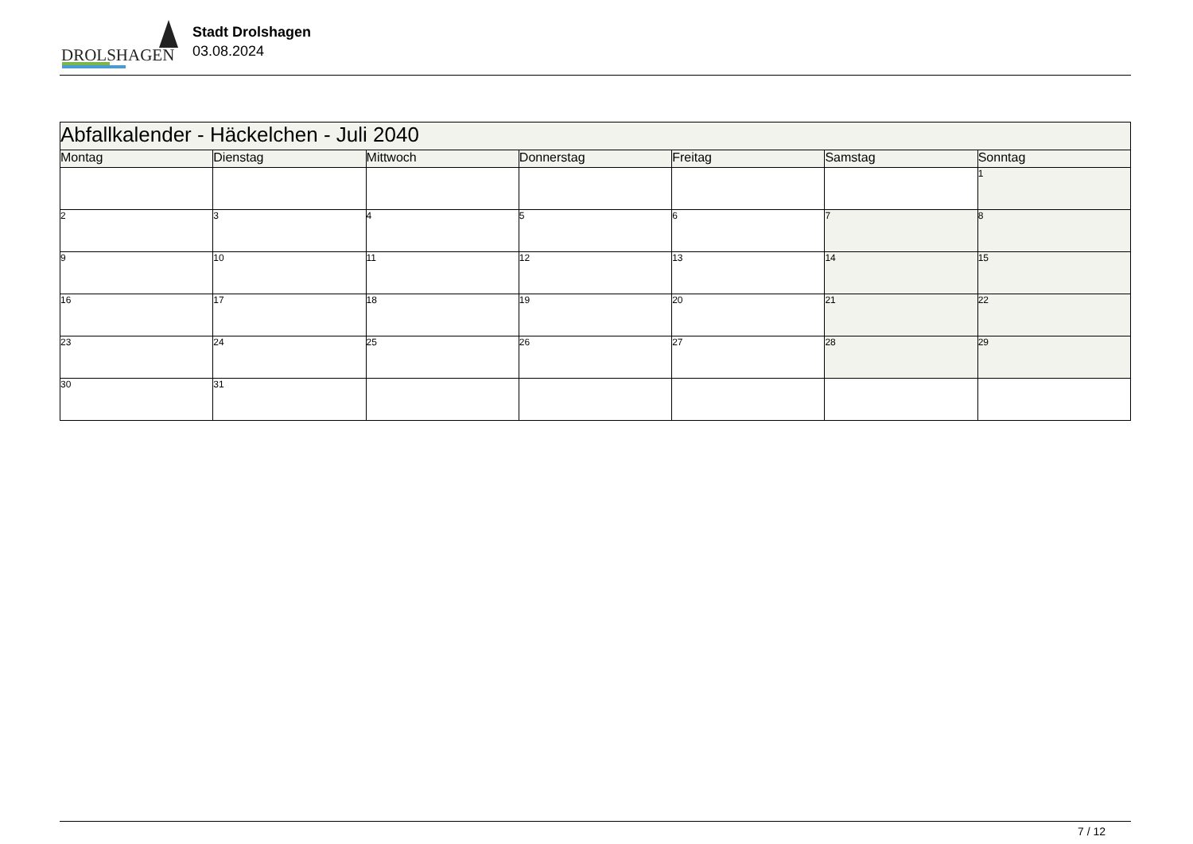DROLSHAGEN
Stadt Drolshagen
03.08.2024
| Abfallkalender - Häckelchen - Juli 2040 | | | | | | |
| Montag | Dienstag | Mittwoch | Donnerstag | Freitag | Samstag | Sonntag |
| | | | | | | 1 |
| 2 | 3 | 4 | 5 | 6 | 7 | 8 |
| 9 | 10 | 11 | 12 | 13 | 14 | 15 |
| 16 | 17 | 18 | 19 | 20 | 21 | 22 |
| 23 | 24 | 25 | 26 | 27 | 28 | 29 |
| 30 | 31 | | | | | |
7 / 12